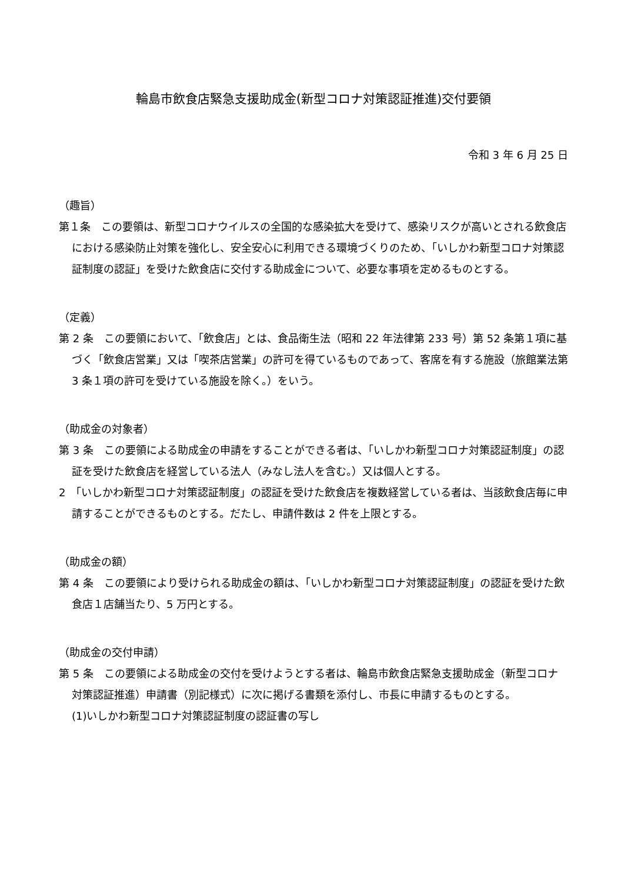輪島市飲食店緊急支援助成金(新型コロナ対策認証推進)交付要領
令和 3 年 6 月 25 日
（趣旨）
第１条　この要領は、新型コロナウイルスの全国的な感染拡大を受けて、感染リスクが高いとされる飲食店における感染防止対策を強化し、安全安心に利用できる環境づくりのため、「いしかわ新型コロナ対策認証制度の認証」を受けた飲食店に交付する助成金について、必要な事項を定めるものとする。
（定義）
第 2 条　この要領において、「飲食店」とは、食品衛生法（昭和 22 年法律第 233 号）第 52 条第１項に基づく「飲食店営業」又は「喫茶店営業」の許可を得ているものであって、客席を有する施設（旅館業法第 3 条１項の許可を受けている施設を除く。）をいう。
（助成金の対象者）
第 3 条　この要領による助成金の申請をすることができる者は、「いしかわ新型コロナ対策認証制度」の認証を受けた飲食店を経営している法人（みなし法人を含む。）又は個人とする。
2　「いしかわ新型コロナ対策認証制度」の認証を受けた飲食店を複数経営している者は、当該飲食店毎に申請することができるものとする。だたし、申請件数は 2 件を上限とする。
（助成金の額）
第 4 条　この要領により受けられる助成金の額は、「いしかわ新型コロナ対策認証制度」の認証を受けた飲食店１店舗当たり、5 万円とする。
（助成金の交付申請）
第 5 条　この要領による助成金の交付を受けようとする者は、輪島市飲食店緊急支援助成金（新型コロナ対策認証推進）申請書（別記様式）に次に掲げる書類を添付し、市長に申請するものとする。
(1)いしかわ新型コロナ対策認証制度の認証書の写し